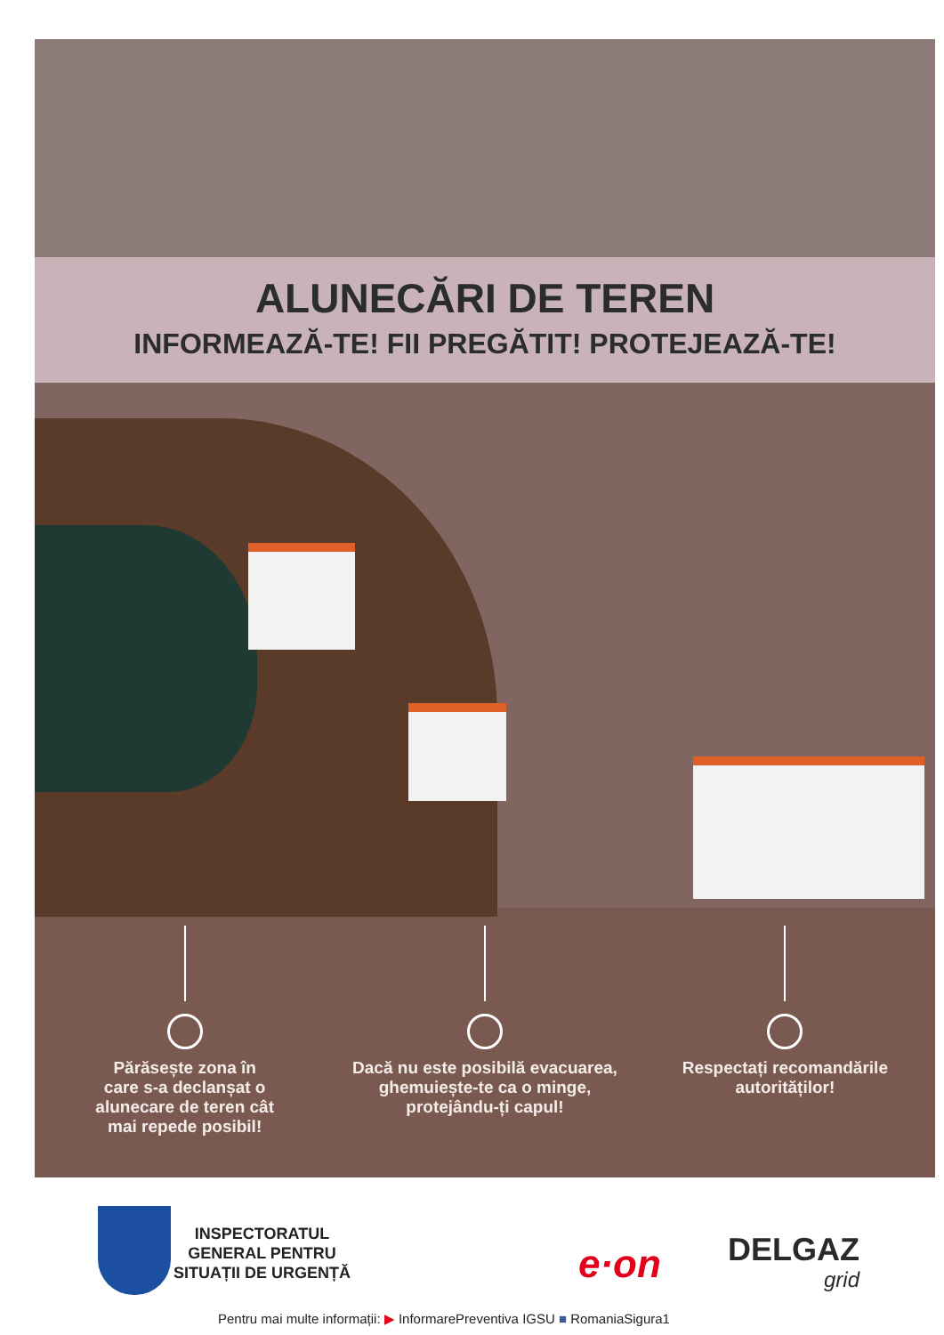ALUNECĂRI DE TEREN
INFORMEAZĂ-TE! FII PREGĂTIT! PROTEJEAZĂ-TE!
Părăsește zona în
care s-a declanșat o
alunecare de teren cât
mai repede posibil!
Dacă nu este posibilă evacuarea,
ghemuiește-te ca o minge,
protejându-ți capul!
Respectați recomandările
autorităților!
INSPECTORATUL
GENERAL PENTRU
SITUAȚII DE URGENȚĂ
e·on DELGAZ
grid
Pentru mai multe informații: ▶ InformarePreventiva IGSU ■ RomaniaSigura1